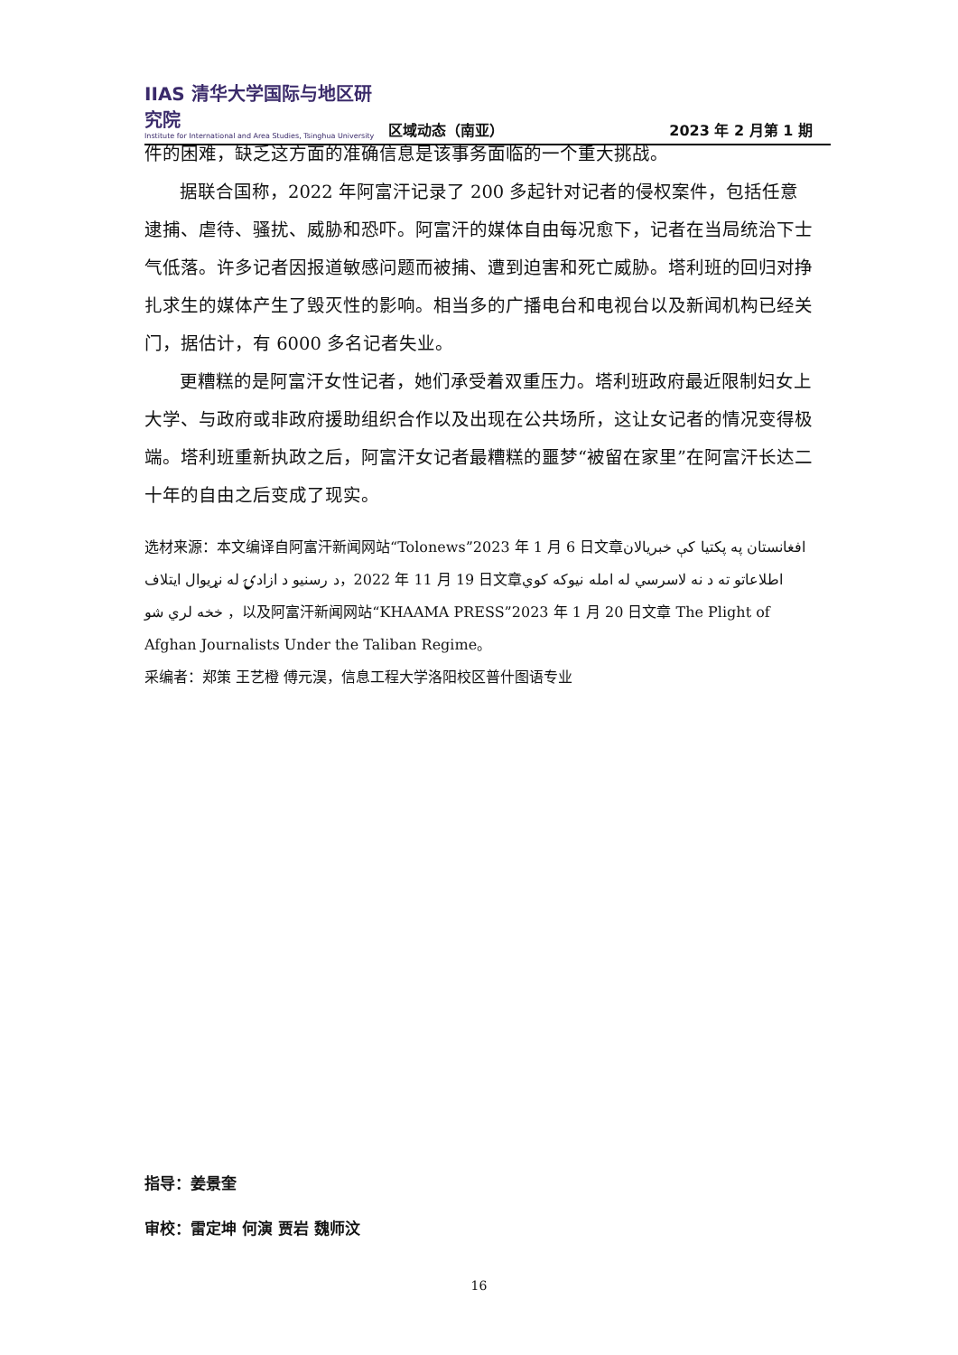IIAS 清华大学国际与地区研究院
Institute for International and Area Studies, Tsinghua University
区域动态（南亚）
2023 年 2 月第 1 期
件的困难，缺乏这方面的准确信息是该事务面临的一个重大挑战。
据联合国称，2022 年阿富汗记录了 200 多起针对记者的侵权案件，包括任意逮捕、虐待、骚扰、威胁和恐吓。阿富汗的媒体自由每况愈下，记者在当局统治下士气低落。许多记者因报道敏感问题而被捕、遭到迫害和死亡威胁。塔利班的回归对挣扎求生的媒体产生了毁灭性的影响。相当多的广播电台和电视台以及新闻机构已经关门，据估计，有 6000 多名记者失业。
更糟糕的是阿富汗女性记者，她们承受着双重压力。塔利班政府最近限制妇女上大学、与政府或非政府援助组织合作以及出现在公共场所，这让女记者的情况变得极端。塔利班重新执政之后，阿富汗女记者最糟糕的噩梦“被留在家里”在阿富汗长达二十年的自由之后变成了现实。
选材来源：本文编译自阿富汗新闻网站“Tolonews”2023 年 1 月 6 日文章په پکتیا کې خبریالان افغانستان د رسنیو د ازادۍ له نړیوال ایتلاف，2022 年 11 月 19 日文章اطلاعاتو ته د نه لاسرسي له امله نیوکه کوي خخه لري شو ，以及阿富汗新闻网站“KHAAMA PRESS”2023 年 1 月 20 日文章 The Plight of Afghan Journalists Under the Taliban Regime。
采编者：郑策 王艺橙 傅元淏，信息工程大学洛阳校区普什图语专业
指导：姜景奎
审校：雷定坤 何演 贾岩 魏师汶
16